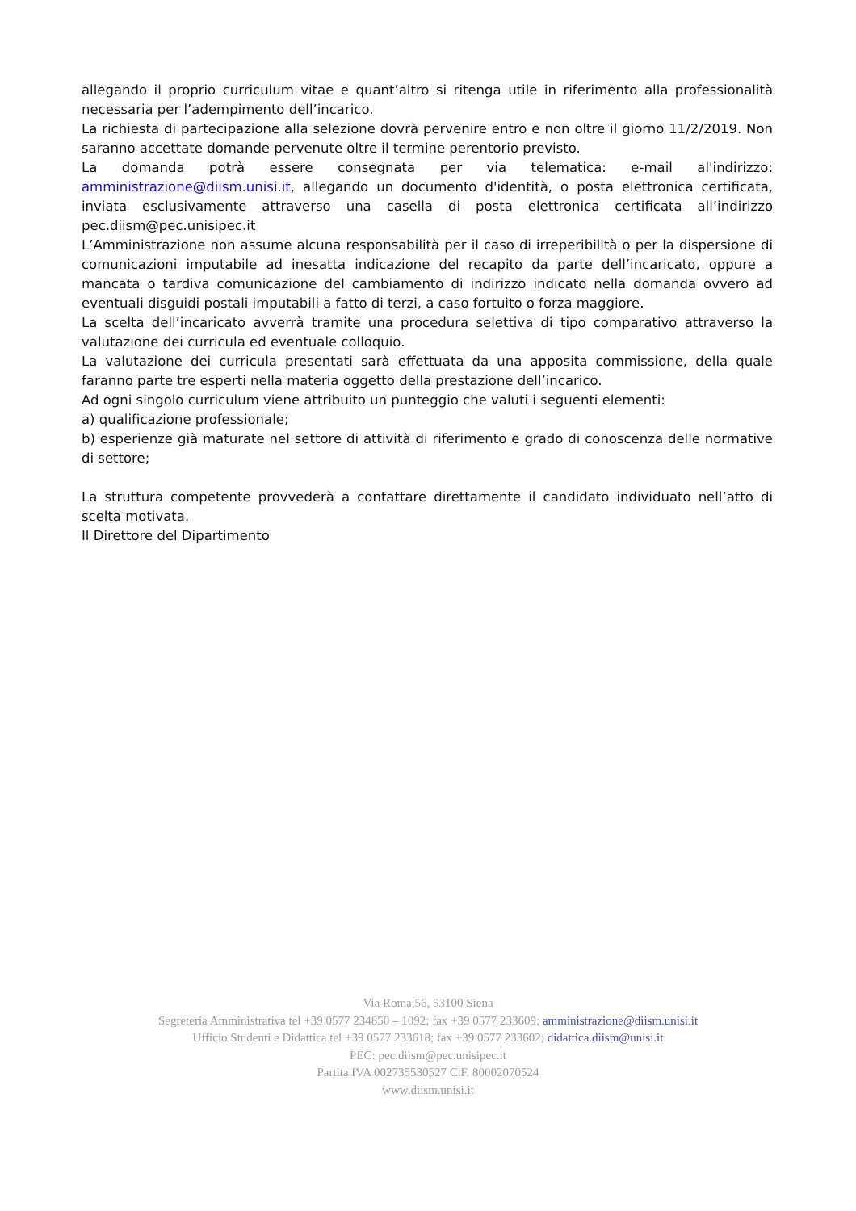allegando il proprio curriculum vitae e quant’altro si ritenga utile in riferimento alla professionalità necessaria per l’adempimento dell’incarico.
La richiesta di partecipazione alla selezione dovrà pervenire entro e non oltre il giorno 11/2/2019. Non saranno accettate domande pervenute oltre il termine perentorio previsto.
La domanda potrà essere consegnata per via telematica: e-mail al'indirizzo: amministrazione@diism.unisi.it, allegando un documento d'identità, o posta elettronica certificata, inviata esclusivamente attraverso una casella di posta elettronica certificata all’indirizzo pec.diism@pec.unisipec.it
L’Amministrazione non assume alcuna responsabilità per il caso di irreperibilità o per la dispersione di comunicazioni imputabile ad inesatta indicazione del recapito da parte dell’incaricato, oppure a mancata o tardiva comunicazione del cambiamento di indirizzo indicato nella domanda ovvero ad eventuali disguidi postali imputabili a fatto di terzi, a caso fortuito o forza maggiore.
La scelta dell’incaricato avverrà tramite una procedura selettiva di tipo comparativo attraverso la valutazione dei curricula ed eventuale colloquio.
La valutazione dei curricula presentati sarà effettuata da una apposita commissione, della quale faranno parte tre esperti nella materia oggetto della prestazione dell’incarico.
Ad ogni singolo curriculum viene attribuito un punteggio che valuti i seguenti elementi:
a) qualificazione professionale;
b) esperienze già maturate nel settore di attività di riferimento e grado di conoscenza delle normative di settore;
La struttura competente provvederà a contattare direttamente il candidato individuato nell’atto di scelta motivata.
Il Direttore del Dipartimento
Via Roma,56, 53100 Siena
Segreteria Amministrativa tel +39 0577 234850 – 1092; fax +39 0577 233609; amministrazione@diism.unisi.it
Ufficio Studenti e Didattica tel +39 0577 233618; fax +39 0577 233602; didattica.diism@unisi.it
PEC: pec.diism@pec.unisipec.it
Partita IVA 002735530527 C.F. 80002070524
www.diism.unisi.it